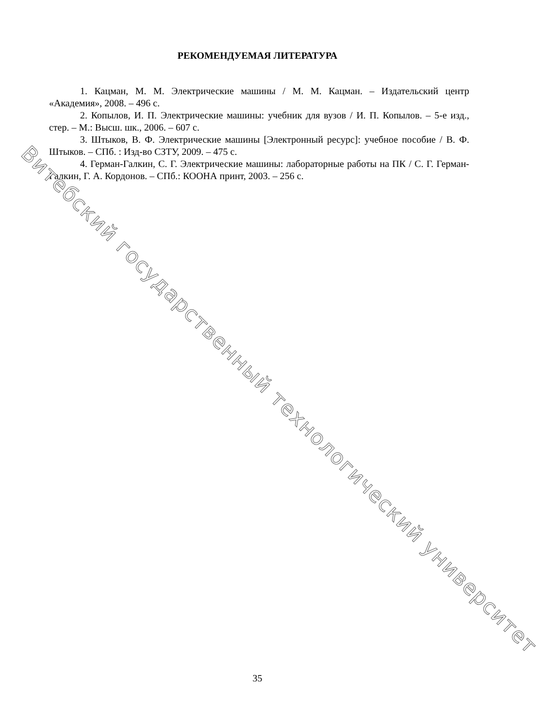РЕКОМЕНДУЕМАЯ ЛИТЕРАТУРА
1. Кацман, М. М. Электрические машины / М. М. Кацман. – Издательский центр «Академия», 2008. – 496 с.
2. Копылов, И. П. Электрические машины: учебник для вузов / И. П. Копылов. – 5-е изд., стер. – М.: Высш. шк., 2006. – 607 с.
3. Штыков, В. Ф. Электрические машины [Электронный ресурс]: учебное пособие / В. Ф. Штыков. – СПб. : Изд-во СЗТУ, 2009. – 475 с.
4. Герман-Галкин, С. Г. Электрические машины: лабораторные работы на ПК / С. Г. Герман-Галкин, Г. А. Кордонов. – СПб.: КООНА принт, 2003. – 256 с.
Витебский государственный технологический университет
35